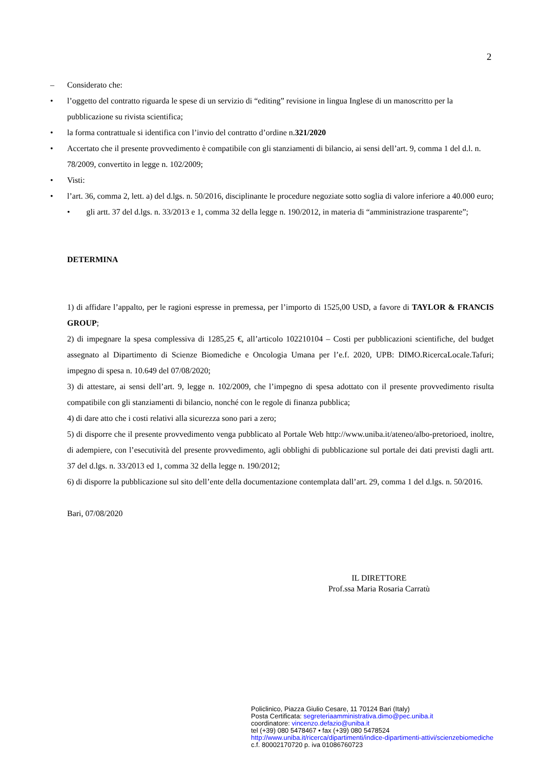2
– Considerato che:
• l’oggetto del contratto riguarda le spese di un servizio di “editing” revisione in lingua Inglese di un manoscritto per la pubblicazione su rivista scientifica;
• la forma contrattuale si identifica con l’invio del contratto d’ordine n.321/2020
• Accertato che il presente provvedimento è compatibile con gli stanziamenti di bilancio, ai sensi dell’art. 9, comma 1 del d.l. n. 78/2009, convertito in legge n. 102/2009;
• Visti:
• l’art. 36, comma 2, lett. a) del d.lgs. n. 50/2016, disciplinante le procedure negoziate sotto soglia di valore inferiore a 40.000 euro;
• gli artt. 37 del d.lgs. n. 33/2013 e 1, comma 32 della legge n. 190/2012, in materia di “amministrazione trasparente”;
DETERMINA
1) di affidare l’appalto, per le ragioni espresse in premessa, per l’importo di 1525,00 USD, a favore di TAYLOR & FRANCIS GROUP;
2) di impegnare la spesa complessiva di 1285,25 €, all’articolo 102210104 – Costi per pubblicazioni scientifiche, del budget assegnato al Dipartimento di Scienze Biomediche e Oncologia Umana per l’e.f. 2020, UPB: DIMO.RicercaLocale.Tafuri; impegno di spesa n. 10.649 del 07/08/2020;
3) di attestare, ai sensi dell’art. 9, legge n. 102/2009, che l’impegno di spesa adottato con il presente provvedimento risulta compatibile con gli stanziamenti di bilancio, nonché con le regole di finanza pubblica;
4) di dare atto che i costi relativi alla sicurezza sono pari a zero;
5) di disporre che il presente provvedimento venga pubblicato al Portale Web http://www.uniba.it/ateneo/albo-pretorioed, inoltre, di adempiere, con l’esecutività del presente provvedimento, agli obblighi di pubblicazione sul portale dei dati previsti dagli artt. 37 del d.lgs. n. 33/2013 ed 1, comma 32 della legge n. 190/2012;
6) di disporre la pubblicazione sul sito dell’ente della documentazione contemplata dall’art. 29, comma 1 del d.lgs. n. 50/2016.
Bari, 07/08/2020
IL DIRETTORE
Prof.ssa Maria Rosaria Carratù
Policlinico, Piazza Giulio Cesare, 11 70124 Bari (Italy)
Posta Certificata: segreteriaamministrativa.dimo@pec.uniba.it
coordinatore: vincenzo.defazio@uniba.it
tel (+39) 080 5478467 • fax (+39) 080 5478524
http://www.uniba.it/ricerca/dipartimenti/indice-dipartimenti-attivi/scienzebiomediche
c.f. 80002170720 p. iva 01086760723